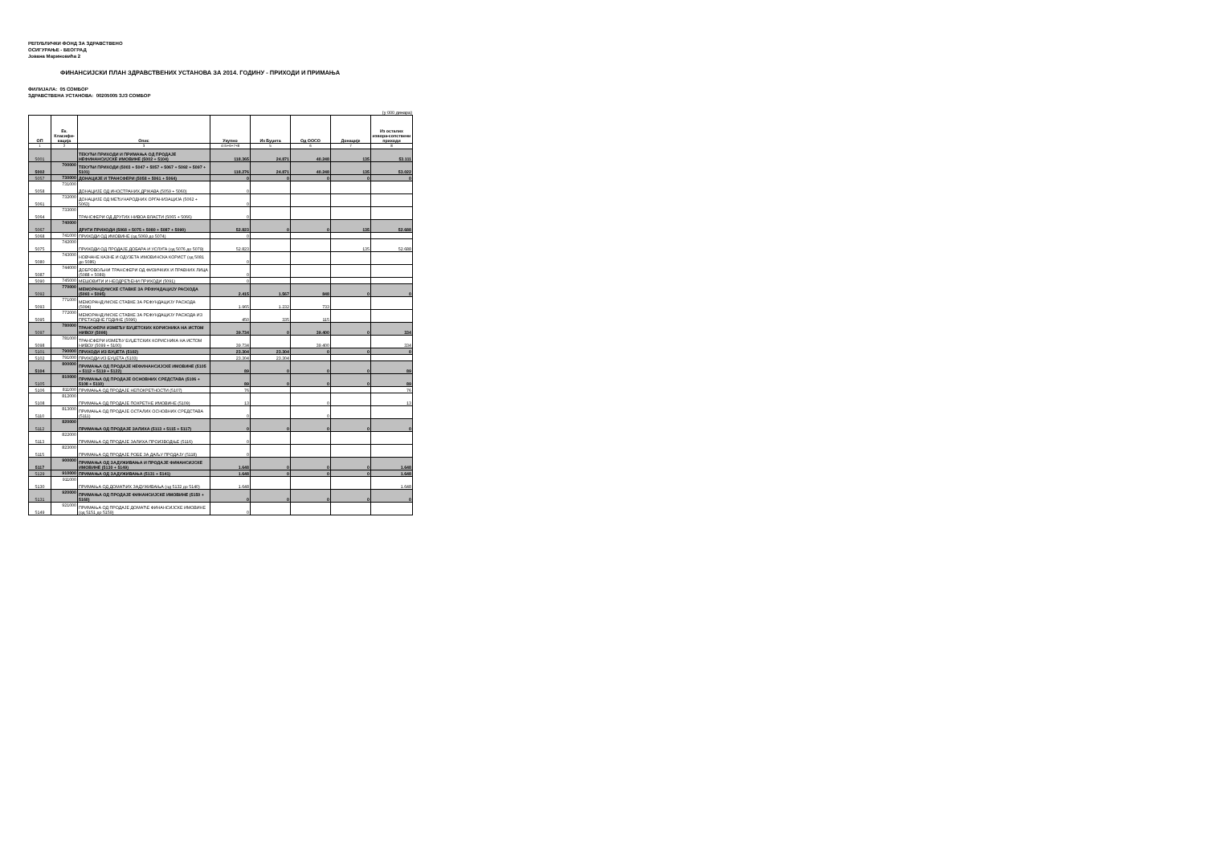РЕПУБЛИЧКИ ФОНД ЗА ЗДРАВСТВЕНО
ОСИГУРАЊЕ - БЕОГРАД
Јована Мариновића 2
ФИНАНСИЈСКИ ПЛАН ЗДРАВСТВЕНИХ УСТАНОВА ЗА 2014. ГОДИНУ - ПРИХОДИ И ПРИМАЊА
ФИЛИЈАЛА: 05 СОМБОР
ЗДРАВСТВЕНА УСТАНОВА: 00205005 ЗЈЗ СОМБОР
(у 000 динара)
| ОП | Ек. Класифи-кација | Опис | Укупно | Из Буџета | Од ООСО | Донације | Из осталих извора-сопствени приходи |
| --- | --- | --- | --- | --- | --- | --- | --- |
| 1 | 2 | 3 | 4=5+6+7+8 | 5 | 6 | 7 | 8 |
| 5001 | | ТЕКУЋИ ПРИХОДИ И ПРИМАЊА ОД ПРОДАЈЕ НЕФИНАНСИЈСКЕ ИМОВИНЕ (5002 + 5104) | 118.365 | 24.871 | 40.248 | 135 | 53.111 |
| 5002 | 700000 | ТЕКУЋИ ПРИХОДИ (5003 + 5047 + 5057 + 5067 + 5092 + 5097 + 5101) | 118.276 | 24.871 | 40.248 | 135 | 53.022 |
| 5057 | 730000 | ДОНАЦИЈЕ И ТРАНСФЕРИ (5058 + 5061 + 5064) | 0 | 0 | 0 | 0 | 0 |
| 5058 | 731000 | ДОНАЦИЈЕ ОД ИНОСТРАНИХ ДРЖАВА (5059 + 5060) | 0 | | | | |
| 5061 | 732000 | ДОНАЦИЈЕ ОД МЕЂУНАРОДНИХ ОРГАНИЗАЦИЈА (5062 + 5063) | 0 | | | | |
| 5064 | 733000 | ТРАНСФЕРИ ОД ДРУГИХ НИВОА ВЛАСТИ (5065 + 5066) | 0 | | | | |
| 5067 | 740000 | ДРУГИ ПРИХОДИ (5068 + 5075 + 5080 + 5087 + 5090) | 52.823 | 0 | 0 | 135 | 52.688 |
| 5068 | 741000 | ПРИХОДИ ОД ИМОВИНЕ (од 5069 до 5074) | 0 | | | | |
| 5075 | 742000 | ПРИХОДИ ОД ПРОДАЈЕ ДОБАРА И УСЛУГА (од 5076 до 5079) | 52.823 | | | 135 | 52.688 |
| 5080 | 743000 | НОВЧАНЕ КАЗНЕ И ОДУЗЕТА ИМОВИНСКА КОРИСТ (од 5081 до 5086) | 0 | | | | |
| 5087 | 744000 | ДОБРОВОЉНИ ТРАНСФЕРИ ОД ФИЗИЧКИХ И ПРАВНИХ ЛИЦА (5088 + 5089) | 0 | | | | |
| 5090 | 745000 | МЕШОВИТИ И НЕОДРЕЂЕНИ ПРИХОДИ (5091) | 0 | | | | |
| 5092 | 770000 | МЕМОРАНДУМСКЕ СТАВКЕ ЗА РЕФУНДАЦИЈУ РАСХОДА (5093 + 5095) | 2.415 | 1.567 | 848 | 0 | 0 |
| 5093 | 771000 | МЕМОРАНДУМСКЕ СТАВКЕ ЗА РЕФУНДАЦИЈУ РАСХОДА (5094) | 1.965 | 1.232 | 733 | | |
| 5095 | 772000 | МЕМОРАНДУМСКЕ СТАВКЕ ЗА РЕФУНДАЦИЈУ РАСХОДА ИЗ ПРЕТХОДНЕ ГОДИНЕ (5096) | 450 | 335 | 115 | | |
| 5097 | 780000 | ТРАНСФЕРИ ИЗМЕЂУ БУЏЕТСКИХ КОРИСНИКА НА ИСТОМ НИВОУ (5098) | 39.734 | 0 | 39.400 | 0 | 334 |
| 5098 | 781000 | ТРАНСФЕРИ ИЗМЕЂУ БУЏЕТСКИХ КОРИСНИКА НА ИСТОМ НИВОУ (5099 + 5100) | 39.734 | | 39.400 | | 334 |
| 5101 | 790000 | ПРИХОДИ ИЗ БУЏЕТА (5102) | 23.304 | 23.304 | 0 | 0 | 0 |
| 5102 | 791000 | ПРИХОДИ ИЗ БУЏЕТА (5103) | 23.304 | 23.304 | | | |
| 5104 | 800000 | ПРИМАЊА ОД ПРОДАЈЕ НЕФИНАНСИЈСКЕ ИМОВИНЕ (5105 + 5112 + 5119 + 5122) | 89 | 0 | 0 | 0 | 89 |
| 5105 | 810000 | ПРИМАЊА ОД ПРОДАЈЕ ОСНОВНИХ СРЕДСТАВА (5106 + 5108 + 5110) | 89 | 0 | 0 | 0 | 89 |
| 5106 | 811000 | ПРИМАЊА ОД ПРОДАЈЕ НЕПОКРЕТНОСТИ (5107) | 76 | | | | 76 |
| 5108 | 812000 | ПРИМАЊА ОД ПРОДАЈЕ ПОКРЕТНЕ ИМОВИНЕ (5109) | 13 | | 0 | | 13 |
| 5110 | 813000 | ПРИМАЊА ОД ПРОДАЈЕ ОСТАЛИХ ОСНОВНИХ СРЕДСТАВА (5111) | 0 | | 0 | | |
| 5112 | 820000 | ПРИМАЊА ОД ПРОДАЈЕ ЗАЛИХА (5113 + 5115 + 5117) | 0 | 0 | 0 | 0 | 0 |
| 5113 | 822000 | ПРИМАЊА ОД ПРОДАЈЕ ЗАЛИХА ПРОИЗВОДЊЕ (5116) | 0 | | | | |
| 5115 | 823000 | ПРИМАЊА ОД ПРОДАЈЕ РОБЕ ЗА ДАЉУ ПРОДАЈУ (5118) | 0 | | | | |
| 5117 | 900000 | ПРИМАЊА ОД ЗАДУЖИВАЊА И ПРОДАЈЕ ФИНАНСИЈСКЕ ИМОВИНЕ (5130 + 5149) | 1.648 | 0 | 0 | 0 | 1.648 |
| 5129 | 910000 | ПРИМАЊА ОД ЗАДУЖИВАЊА (5131 + 5141) | 1.648 | 0 | 0 | 0 | 1.648 |
| 5130 | 911000 | ПРИМАЊА ОД ДОМАЋИХ ЗАДУЖИВАЊА (од 5132 до 5140) | 1.648 | | | | 1.648 |
| 5131 | 920000 | ПРИМАЊА ОД ПРОДАЈЕ ФИНАНСИЈСКЕ ИМОВИНЕ (5150 + 5160) | 0 | 0 | 0 | 0 | 0 |
| 5149 | 921000 | ПРИМАЊА ОД ПРОДАЈЕ ДОМАЋЕ ФИНАНСИЈСКЕ ИМОВИНЕ (од 5151 до 5159) | 0 | | | | |